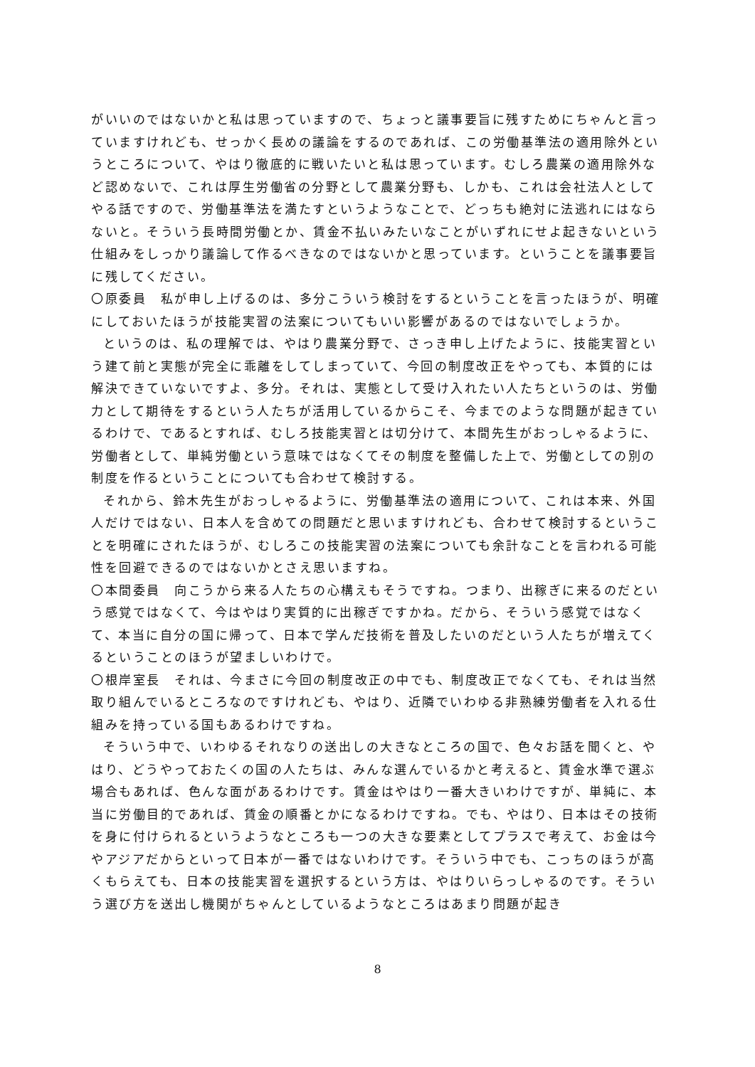がいいのではないかと私は思っていますので、ちょっと議事要旨に残すためにちゃんと言っていますけれども、せっかく長めの議論をするのであれば、この労働基準法の適用除外というところについて、やはり徹底的に戦いたいと私は思っています。むしろ農業の適用除外など認めないで、これは厚生労働省の分野として農業分野も、しかも、これは会社法人としてやる話ですので、労働基準法を満たすというようなことで、どっちも絶対に法逃れにはならないと。そういう長時間労働とか、賃金不払いみたいなことがいずれにせよ起きないという仕組みをしっかり議論して作るべきなのではないかと思っています。ということを議事要旨に残してください。
〇原委員　私が申し上げるのは、多分こういう検討をするということを言ったほうが、明確にしておいたほうが技能実習の法案についてもいい影響があるのではないでしょうか。
というのは、私の理解では、やはり農業分野で、さっき申し上げたように、技能実習という建て前と実態が完全に乖離をしてしまっていて、今回の制度改正をやっても、本質的には解決できていないですよ、多分。それは、実態として受け入れたい人たちというのは、労働力として期待をするという人たちが活用しているからこそ、今までのような問題が起きているわけで、であるとすれば、むしろ技能実習とは切分けて、本間先生がおっしゃるように、労働者として、単純労働という意味ではなくてその制度を整備した上で、労働としての別の制度を作るということについても合わせて検討する。
それから、鈴木先生がおっしゃるように、労働基準法の適用について、これは本来、外国人だけではない、日本人を含めての問題だと思いますけれども、合わせて検討するということを明確にされたほうが、むしろこの技能実習の法案についても余計なことを言われる可能性を回避できるのではないかとさえ思いますね。
〇本間委員　向こうから来る人たちの心構えもそうですね。つまり、出稼ぎに来るのだという感覚ではなくて、今はやはり実質的に出稼ぎですかね。だから、そういう感覚ではなくて、本当に自分の国に帰って、日本で学んだ技術を普及したいのだという人たちが増えてくるということのほうが望ましいわけで。
〇根岸室長　それは、今まさに今回の制度改正の中でも、制度改正でなくても、それは当然取り組んでいるところなのですけれども、やはり、近隣でいわゆる非熟練労働者を入れる仕組みを持っている国もあるわけですね。
そういう中で、いわゆるそれなりの送出しの大きなところの国で、色々お話を聞くと、やはり、どうやっておたくの国の人たちは、みんな選んでいるかと考えると、賃金水準で選ぶ場合もあれば、色んな面があるわけです。賃金はやはり一番大きいわけですが、単純に、本当に労働目的であれば、賃金の順番とかになるわけですね。でも、やはり、日本はその技術を身に付けられるというようなところも一つの大きな要素としてプラスで考えて、お金は今やアジアだからといって日本が一番ではないわけです。そういう中でも、こっちのほうが高くもらえても、日本の技能実習を選択するという方は、やはりいらっしゃるのです。そういう選び方を送出し機関がちゃんとしているようなところはあまり問題が起き
8